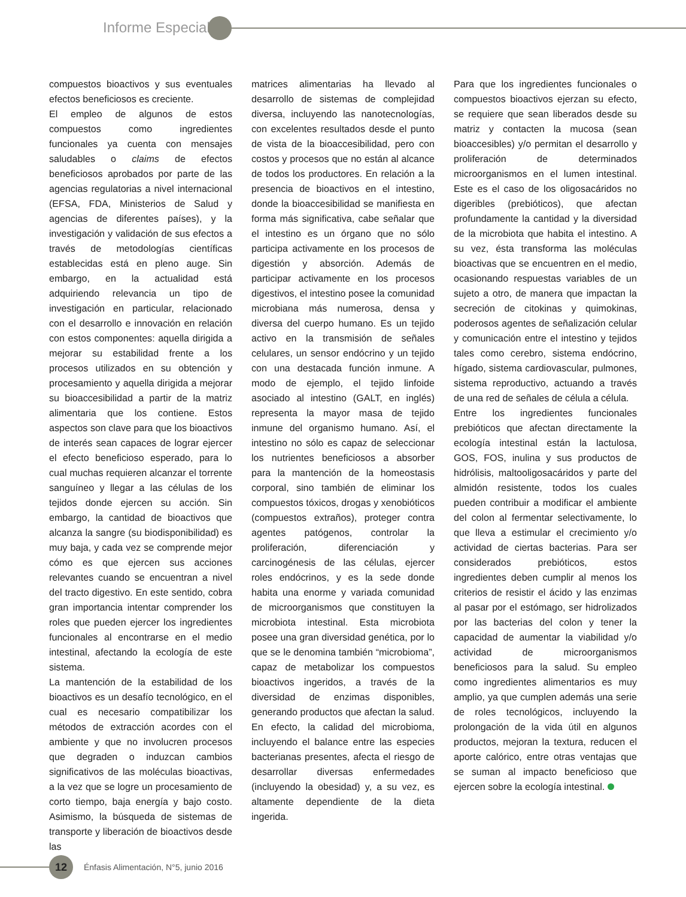Informe Especial
compuestos bioactivos y sus eventuales efectos beneficiosos es creciente.
El empleo de algunos de estos compuestos como ingredientes funcionales ya cuenta con mensajes saludables o claims de efectos beneficiosos aprobados por parte de las agencias regulatorias a nivel internacional (EFSA, FDA, Ministerios de Salud y agencias de diferentes países), y la investigación y validación de sus efectos a través de metodologías científicas establecidas está en pleno auge. Sin embargo, en la actualidad está adquiriendo relevancia un tipo de investigación en particular, relacionado con el desarrollo e innovación en relación con estos componentes: aquella dirigida a mejorar su estabilidad frente a los procesos utilizados en su obtención y procesamiento y aquella dirigida a mejorar su bioaccesibilidad a partir de la matriz alimentaria que los contiene. Estos aspectos son clave para que los bioactivos de interés sean capaces de lograr ejercer el efecto beneficioso esperado, para lo cual muchas requieren alcanzar el torrente sanguíneo y llegar a las células de los tejidos donde ejercen su acción. Sin embargo, la cantidad de bioactivos que alcanza la sangre (su biodisponibilidad) es muy baja, y cada vez se comprende mejor cómo es que ejercen sus acciones relevantes cuando se encuentran a nivel del tracto digestivo. En este sentido, cobra gran importancia intentar comprender los roles que pueden ejercer los ingredientes funcionales al encontrarse en el medio intestinal, afectando la ecología de este sistema.
La mantención de la estabilidad de los bioactivos es un desafío tecnológico, en el cual es necesario compatibilizar los métodos de extracción acordes con el ambiente y que no involucren procesos que degraden o induzcan cambios significativos de las moléculas bioactivas, a la vez que se logre un procesamiento de corto tiempo, baja energía y bajo costo. Asimismo, la búsqueda de sistemas de transporte y liberación de bioactivos desde las
matrices alimentarias ha llevado al desarrollo de sistemas de complejidad diversa, incluyendo las nanotecnologías, con excelentes resultados desde el punto de vista de la bioaccesibilidad, pero con costos y procesos que no están al alcance de todos los productores. En relación a la presencia de bioactivos en el intestino, donde la bioaccesibilidad se manifiesta en forma más significativa, cabe señalar que el intestino es un órgano que no sólo participa activamente en los procesos de digestión y absorción. Además de participar activamente en los procesos digestivos, el intestino posee la comunidad microbiana más numerosa, densa y diversa del cuerpo humano. Es un tejido activo en la transmisión de señales celulares, un sensor endócrino y un tejido con una destacada función inmune. A modo de ejemplo, el tejido linfoide asociado al intestino (GALT, en inglés) representa la mayor masa de tejido inmune del organismo humano. Así, el intestino no sólo es capaz de seleccionar los nutrientes beneficiosos a absorber para la mantención de la homeostasis corporal, sino también de eliminar los compuestos tóxicos, drogas y xenobióticos (compuestos extraños), proteger contra agentes patógenos, controlar la proliferación, diferenciación y carcinogénesis de las células, ejercer roles endócrinos, y es la sede donde habita una enorme y variada comunidad de microorganismos que constituyen la microbiota intestinal. Esta microbiota posee una gran diversidad genética, por lo que se le denomina también “microbioma”, capaz de metabolizar los compuestos bioactivos ingeridos, a través de la diversidad de enzimas disponibles, generando productos que afectan la salud. En efecto, la calidad del microbioma, incluyendo el balance entre las especies bacterianas presentes, afecta el riesgo de desarrollar diversas enfermedades (incluyendo la obesidad) y, a su vez, es altamente dependiente de la dieta ingerida.
Para que los ingredientes funcionales o compuestos bioactivos ejerzan su efecto, se requiere que sean liberados desde su matriz y contacten la mucosa (sean bioaccesibles) y/o permitan el desarrollo y proliferación de determinados microorganismos en el lumen intestinal. Este es el caso de los oligosacáridos no digeribles (prebióticos), que afectan profundamente la cantidad y la diversidad de la microbiota que habita el intestino. A su vez, ésta transforma las moléculas bioactivas que se encuentren en el medio, ocasionando respuestas variables de un sujeto a otro, de manera que impactan la secreción de citokinas y quimokinas, poderosos agentes de señalización celular y comunicación entre el intestino y tejidos tales como cerebro, sistema endócrino, hígado, sistema cardiovascular, pulmones, sistema reproductivo, actuando a través de una red de señales de célula a célula.
Entre los ingredientes funcionales prebióticos que afectan directamente la ecología intestinal están la lactulosa, GOS, FOS, inulina y sus productos de hidrólisis, maltooligosacáridos y parte del almidón resistente, todos los cuales pueden contribuir a modificar el ambiente del colon al fermentar selectivamente, lo que lleva a estimular el crecimiento y/o actividad de ciertas bacterias. Para ser considerados prebióticos, estos ingredientes deben cumplir al menos los criterios de resistir el ácido y las enzimas al pasar por el estómago, ser hidrolizados por las bacterias del colon y tener la capacidad de aumentar la viabilidad y/o actividad de microorganismos beneficiosos para la salud. Su empleo como ingredientes alimentarios es muy amplio, ya que cumplen además una serie de roles tecnológicos, incluyendo la prolongación de la vida útil en algunos productos, mejoran la textura, reducen el aporte calórico, entre otras ventajas que se suman al impacto beneficioso que ejercen sobre la ecología intestinal.
12
Énfasis Alimentación, N°5, junio 2016